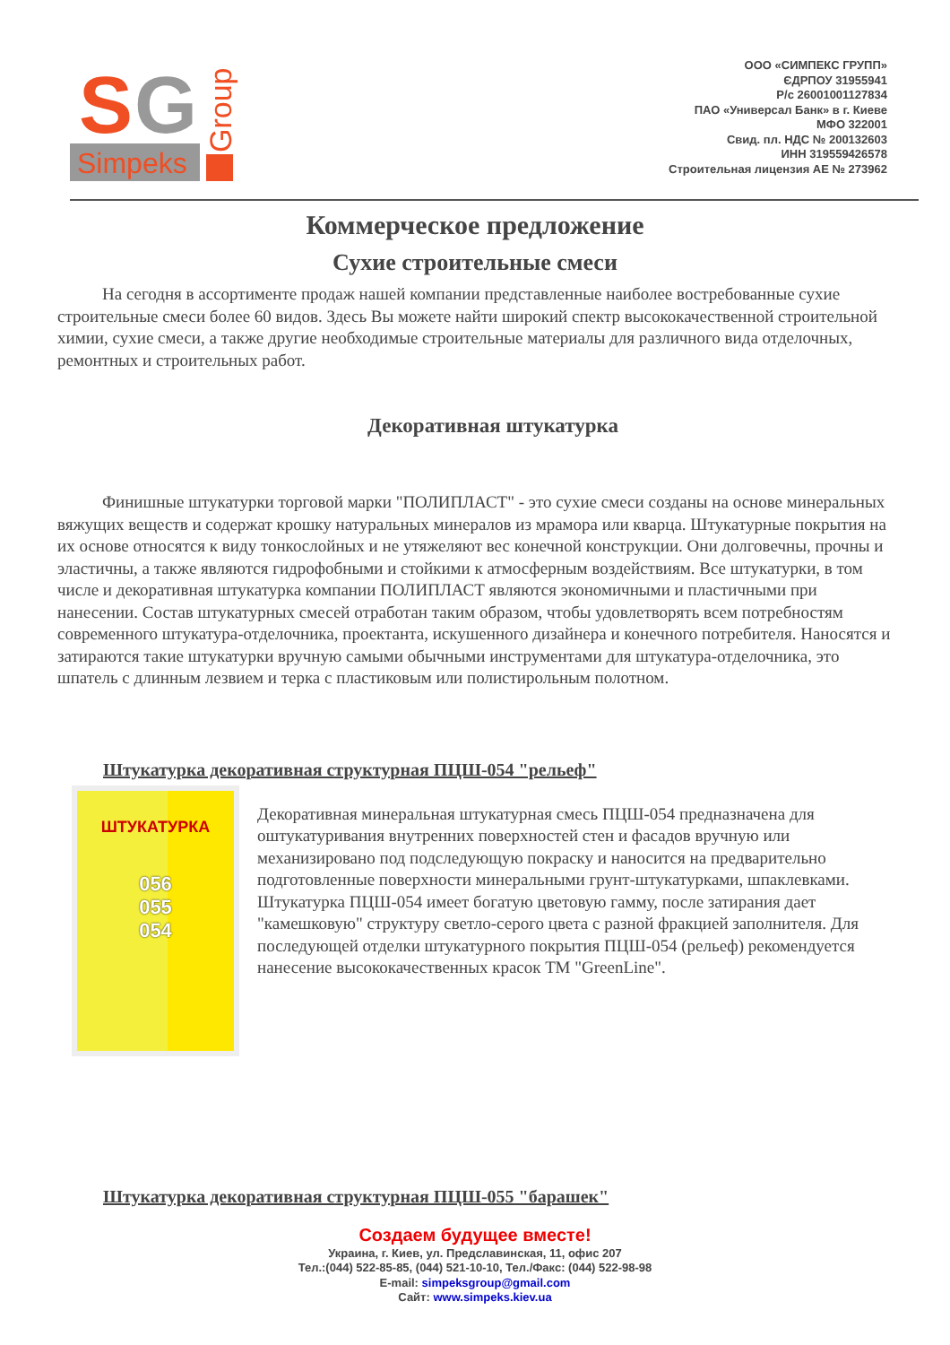S
G
Simpeks
Group
ООО «СИМПЕКС ГРУПП»
ЄДРПОУ 31955941
Р/с 26001001127834
ПАО «Универсал Банк» в г. Киеве
МФО 322001
Свид. пл. НДС № 200132603
ИНН 319559426578
Строительная лицензия АЕ № 273962
Коммерческое предложение
Сухие строительные смеси
На сегодня в ассортименте продаж нашей компании представленные наиболее востребованные сухие строительные смеси более 60 видов. Здесь Вы можете найти широкий спектр высококачественной строительной химии, сухие смеси, а также другие необходимые строительные материалы для различного вида отделочных, ремонтных и строительных работ.
Декоративная штукатурка
Финишные штукатурки торговой марки "ПОЛИПЛАСТ" - это сухие смеси созданы на основе минеральных вяжущих веществ и содержат крошку натуральных минералов из мрамора или кварца. Штукатурные покрытия на их основе относятся к виду тонкослойных и не утяжеляют вес конечной конструкции. Они долговечны, прочны и эластичны, а также являются гидрофобными и стойкими к атмосферным воздействиям. Все штукатурки, в том числе и декоративная штукатурка компании ПОЛИПЛАСТ являются экономичными и пластичными при нанесении. Состав штукатурных смесей отработан таким образом, чтобы удовлетворять всем потребностям современного штукатура-отделочника, проектанта, искушенного дизайнера и конечного потребителя. Наносятся и затираются такие штукатурки вручную самыми обычными инструментами для штукатура-отделочника, это шпатель с длинным лезвием и терка с пластиковым или полистирольным полотном.
Штукатурка декоративная структурная ПЦШ-054 "рельеф"
ШТУКАТУРКА
056
055
054
Декоративная минеральная штукатурная смесь ПЦШ-054 предназначена для оштукатуривания внутренних поверхностей стен и фасадов вручную или механизировано под подследующую покраску и наносится на предварительно подготовленные поверхности минеральными грунт-штукатурками, шпаклевками.
Штукатурка ПЦШ-054 имеет богатую цветовую гамму, после затирания дает "камешковую" структуру светло-серого цвета с разной фракцией заполнителя. Для последующей отделки штукатурного покрытия ПЦШ-054 (рельеф) рекомендуется нанесение высококачественных красок ТМ "GreenLine".
Штукатурка декоративная структурная ПЦШ-055 "барашек"
Создаем будущее вместе!
Украина, г. Киев, ул. Предславинская, 11, офис 207
Тел.:(044) 522-85-85, (044) 521-10-10, Тел./Факс: (044) 522-98-98
E-mail: simpeksgroup@gmail.com
Сайт: www.simpeks.kiev.ua